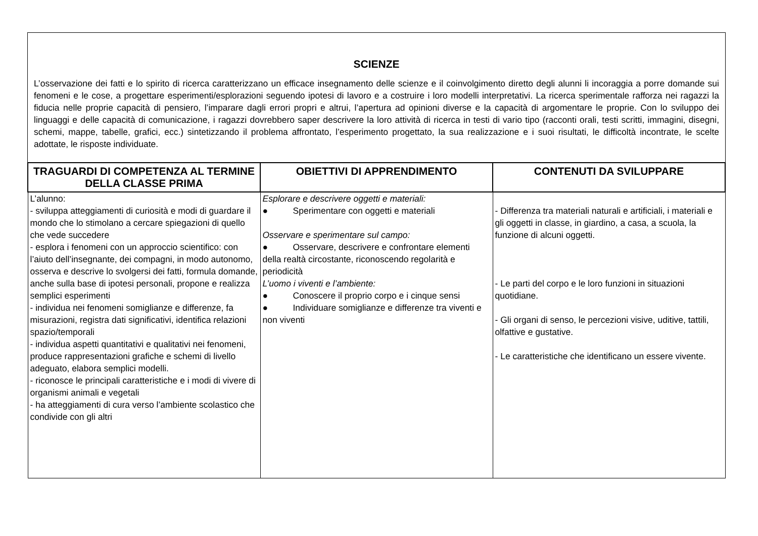SCIENZE
L’osservazione dei fatti e lo spirito di ricerca caratterizzano un efficace insegnamento delle scienze e il coinvolgimento diretto degli alunni li incoraggia a porre domande sui fenomeni e le cose, a progettare esperimenti/esplorazioni seguendo ipotesi di lavoro e a costruire i loro modelli interpretativi. La ricerca sperimentale rafforza nei ragazzi la fiducia nelle proprie capacità di pensiero, l’imparare dagli errori propri e altrui, l’apertura ad opinioni diverse e la capacità di argomentare le proprie. Con lo sviluppo dei linguaggi e delle capacità di comunicazione, i ragazzi dovrebbero saper descrivere la loro attività di ricerca in testi di vario tipo (racconti orali, testi scritti, immagini, disegni, schemi, mappe, tabelle, grafici, ecc.) sintetizzando il problema affrontato, l’esperimento progettato, la sua realizzazione e i suoi risultati, le difficoltà incontrate, le scelte adottate, le risposte individuate.
| TRAGUARDI DI COMPETENZA AL TERMINE DELLA CLASSE PRIMA | OBIETTIVI DI APPRENDIMENTO | CONTENUTI DA SVILUPPARE |
| --- | --- | --- |
| L’alunno: - sviluppa atteggiamenti di curiosità e modi di guardare il mondo che lo stimolano a cercare spiegazioni di quello che vede succedere - esplora i fenomeni con un approccio scientifico: con l’aiuto dell’insegnante, dei compagni, in modo autonomo, osserva e descrive lo svolgersi dei fatti, formula domande, anche sulla base di ipotesi personali, propone e realizza semplici esperimenti - individua nei fenomeni somiglianze e differenze, fa misurazioni, registra dati significativi, identifica relazioni spazio/temporali - individua aspetti quantitativi e qualitativi nei fenomeni, produce rappresentazioni grafiche e schemi di livello adeguato, elabora semplici modelli. - riconosce le principali caratteristiche e i modi di vivere di organismi animali e vegetali - ha atteggiamenti di cura verso l’ambiente scolastico che condivide con gli altri | Esplorare e descrivere oggetti e materiali: ● Sperimentare con oggetti e materiali Osservare e sperimentare sul campo: ● Osservare, descrivere e confrontare elementi della realtà circostante, riconoscendo regolarità e periodicità L’uomo i viventi e l’ambiente: ● Conoscere il proprio corpo e i cinque sensi ● Individuare somiglianze e differenze tra viventi e non viventi | - Differenza tra materiali naturali e artificiali, i materiali e gli oggetti in classe, in giardino, a casa, a scuola, la funzione di alcuni oggetti. - Le parti del corpo e le loro funzioni in situazioni quotidiane. - Gli organi di senso, le percezioni visive, uditive, tattili, olfattive e gustative. - Le caratteristiche che identificano un essere vivente. |